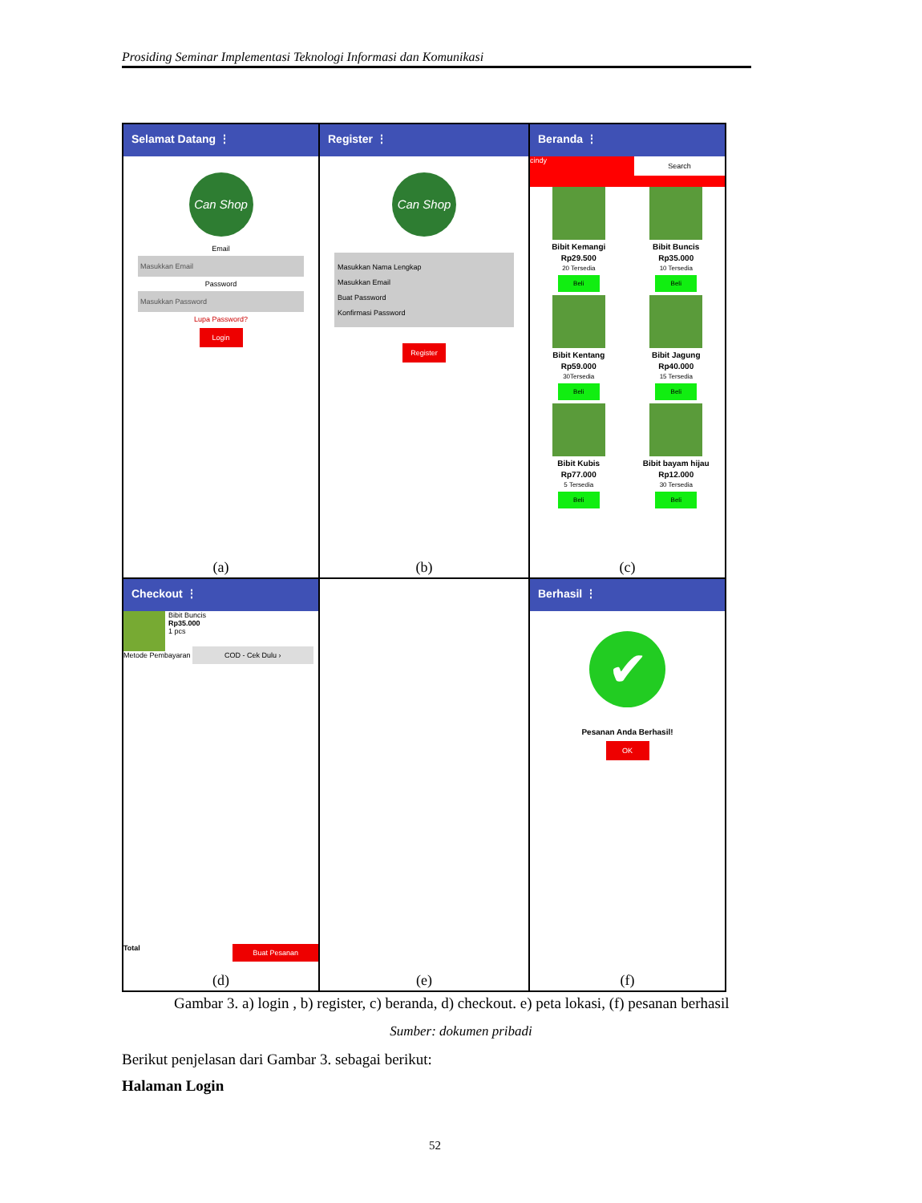Prosiding Seminar Implementasi Teknologi Informasi dan Komunikasi
Selamat Datang ⋮
Can Shop
Email
Masukkan Email
Password
Masukkan Password
Lupa Password?
Login
(a)
Register ⋮
Can Shop
Masukkan Nama Lengkap
Masukkan Email
Buat Password
Konfirmasi Password
Register
(b)
Beranda ⋮
cindy Search
Bibit Kemangi
Rp29.500
20 Tersedia
Beli
Bibit Buncis
Rp35.000
10 Tersedia
Beli
Bibit Kentang
Rp59.000
30Tersedia
Beli
Bibit Jagung
Rp40.000
15 Tersedia
Beli
Bibit Kubis
Rp77.000
5 Tersedia
Beli
Bibit bayam hijau
Rp12.000
30 Tersedia
Beli
(c)
Checkout ⋮
Bibit Buncis
Rp35.000
1 pcs
Metode Pembayaran COD - Cek Dulu ›
Total Buat Pesanan
(d)
(e)
Berhasil ⋮
✔
Pesanan Anda Berhasil!
OK
(f)
Gambar 3. a) login , b) register, c) beranda, d) checkout. e) peta lokasi, (f) pesanan berhasil
Sumber: dokumen pribadi
Berikut penjelasan dari Gambar 3. sebagai berikut:
Halaman Login
52